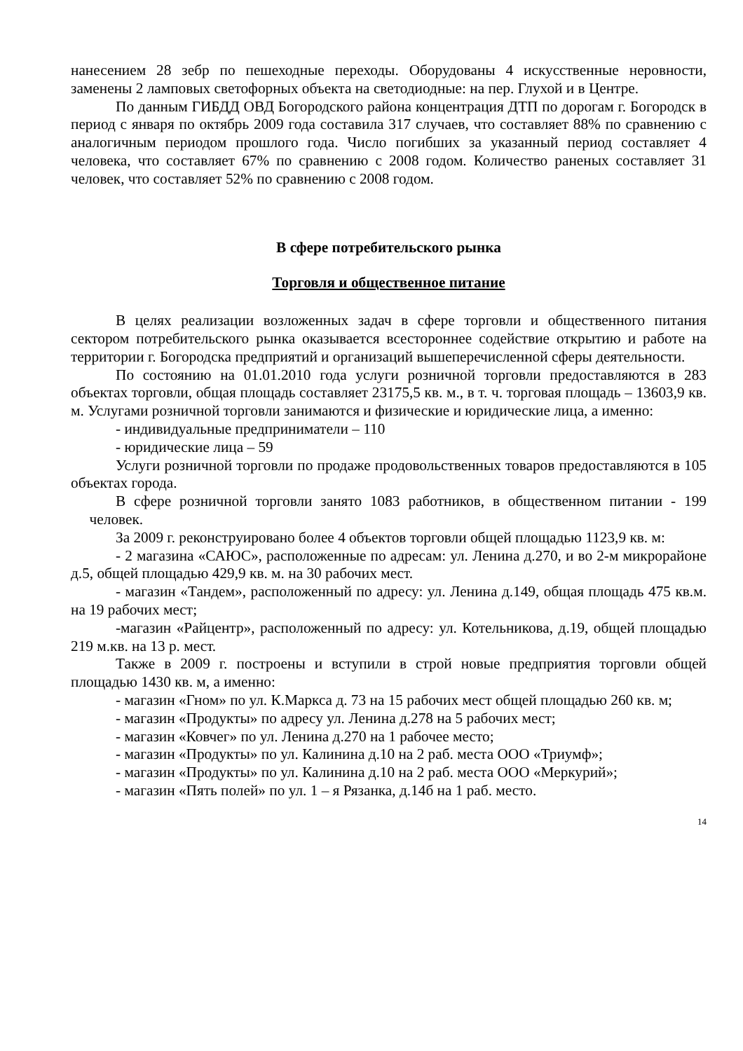нанесением 28 зебр по пешеходные переходы. Оборудованы 4 искусственные неровности, заменены 2 ламповых светофорных объекта на светодиодные: на пер. Глухой и в Центре.
По данным ГИБДД ОВД Богородского района концентрация ДТП по дорогам г. Богородск в период с января по октябрь 2009 года составила 317 случаев, что составляет 88% по сравнению с аналогичным периодом прошлого года. Число погибших за указанный период составляет 4 человека, что составляет 67% по сравнению с 2008 годом. Количество раненых составляет 31 человек, что составляет 52% по сравнению с 2008 годом.
В сфере потребительского рынка
Торговля и общественное питание
В целях реализации возложенных задач в сфере торговли и общественного питания сектором потребительского рынка оказывается всестороннее содействие открытию и работе на территории г. Богородска предприятий и организаций вышеперечисленной сферы деятельности.
По состоянию на 01.01.2010 года услуги розничной торговли предоставляются в 283 объектах торговли, общая площадь составляет 23175,5 кв. м., в т. ч. торговая площадь – 13603,9 кв. м. Услугами розничной торговли занимаются и физические и юридические лица, а именно:
- индивидуальные предприниматели – 110
- юридические лица – 59
Услуги розничной торговли по продаже продовольственных товаров предоставляются в 105 объектах города.
В сфере розничной торговли занято 1083 работников, в общественном питании - 199 человек.
За 2009 г. реконструировано более 4 объектов торговли общей площадью 1123,9 кв. м:
- 2 магазина «САЮС», расположенные по адресам: ул. Ленина д.270, и во 2-м микрорайоне д.5, общей площадью 429,9 кв. м. на 30 рабочих мест.
- магазин «Тандем», расположенный по адресу: ул. Ленина д.149, общая площадь 475 кв.м. на 19 рабочих мест;
-магазин «Райцентр», расположенный по адресу: ул. Котельникова, д.19, общей площадью 219 м.кв. на 13 р. мест.
Также в 2009 г. построены и вступили в строй новые предприятия торговли общей площадью 1430 кв. м, а именно:
- магазин «Гном» по ул. К.Маркса д. 73 на 15 рабочих мест общей площадью 260 кв. м;
- магазин «Продукты» по адресу ул. Ленина д.278 на 5 рабочих мест;
- магазин «Ковчег» по ул. Ленина д.270 на 1 рабочее место;
- магазин «Продукты» по ул. Калинина д.10 на 2 раб. места ООО «Триумф»;
- магазин «Продукты» по ул. Калинина д.10 на 2 раб. места ООО «Меркурий»;
- магазин «Пять полей» по ул. 1 – я Рязанка, д.14б на 1 раб. место.
14